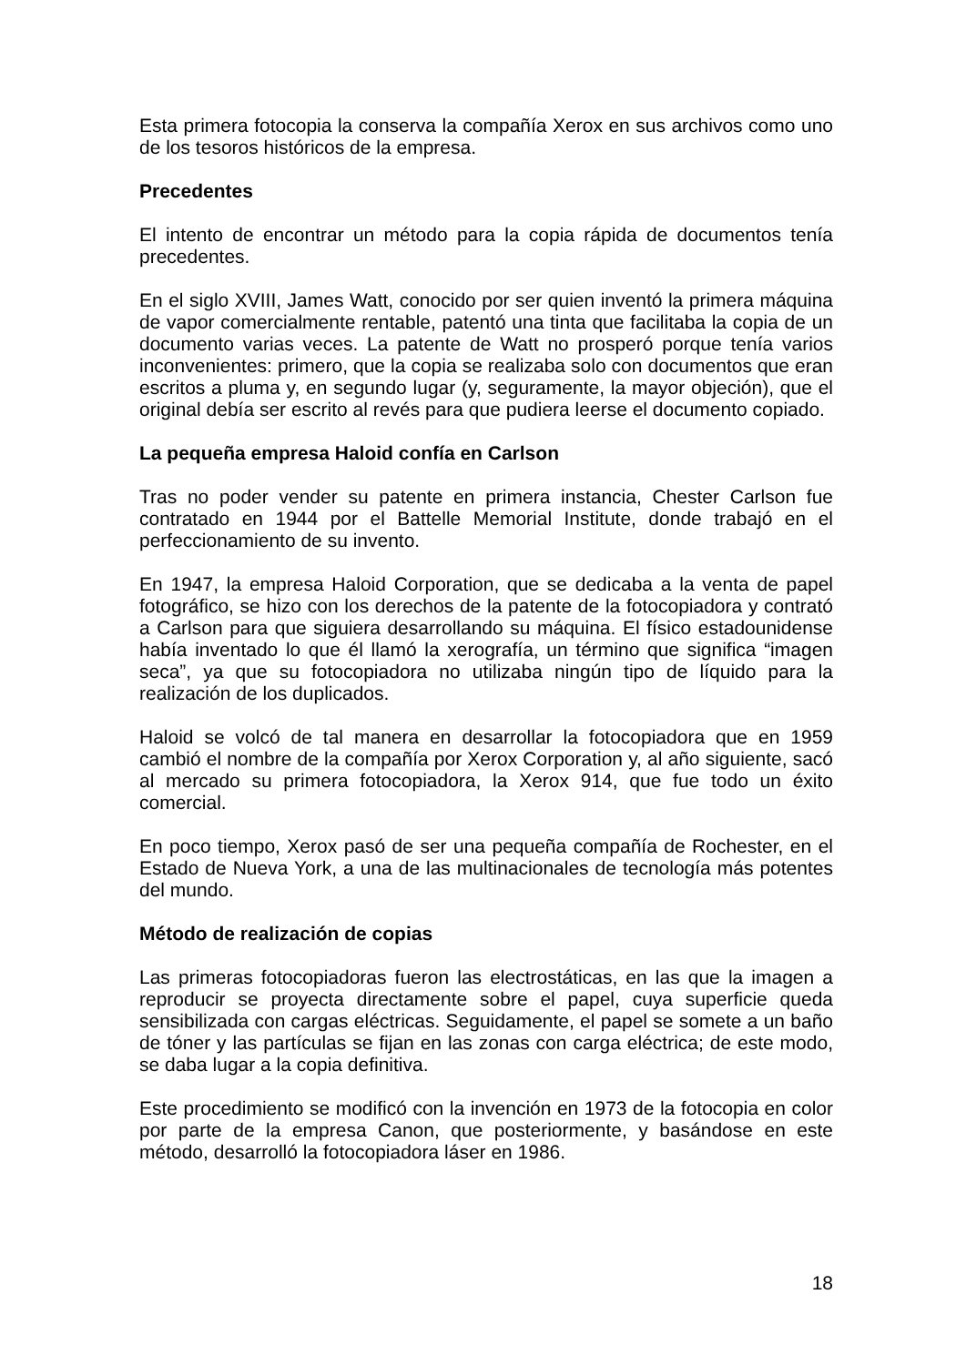Esta primera fotocopia la conserva la compañía Xerox en sus archivos como uno de los tesoros históricos de la empresa.
Precedentes
El intento de encontrar un método para la copia rápida de documentos tenía precedentes.
En el siglo XVIII, James Watt, conocido por ser quien inventó la primera máquina de vapor comercialmente rentable, patentó una tinta que facilitaba la copia de un documento varias veces. La patente de Watt no prosperó porque tenía varios inconvenientes: primero, que la copia se realizaba solo con documentos que eran escritos a pluma y, en segundo lugar (y, seguramente, la mayor objeción), que el original debía ser escrito al revés para que pudiera leerse el documento copiado.
La pequeña empresa Haloid confía en Carlson
Tras no poder vender su patente en primera instancia, Chester Carlson fue contratado en 1944 por el Battelle Memorial Institute, donde trabajó en el perfeccionamiento de su invento.
En 1947, la empresa Haloid Corporation, que se dedicaba a la venta de papel fotográfico, se hizo con los derechos de la patente de la fotocopiadora y contrató a Carlson para que siguiera desarrollando su máquina. El físico estadounidense había inventado lo que él llamó la xerografía, un término que significa “imagen seca”, ya que su fotocopiadora no utilizaba ningún tipo de líquido para la realización de los duplicados.
Haloid se volcó de tal manera en desarrollar la fotocopiadora que en 1959 cambió el nombre de la compañía por Xerox Corporation y, al año siguiente, sacó al mercado su primera fotocopiadora, la Xerox 914, que fue todo un éxito comercial.
En poco tiempo, Xerox pasó de ser una pequeña compañía de Rochester, en el Estado de Nueva York, a una de las multinacionales de tecnología más potentes del mundo.
Método de realización de copias
Las primeras fotocopiadoras fueron las electrostáticas, en las que la imagen a reproducir se proyecta directamente sobre el papel, cuya superficie queda sensibilizada con cargas eléctricas. Seguidamente, el papel se somete a un baño de tóner y las partículas se fijan en las zonas con carga eléctrica; de este modo, se daba lugar a la copia definitiva.
Este procedimiento se modificó con la invención en 1973 de la fotocopia en color por parte de la empresa Canon, que posteriormente, y basándose en este método, desarrolló la fotocopiadora láser en 1986.
18